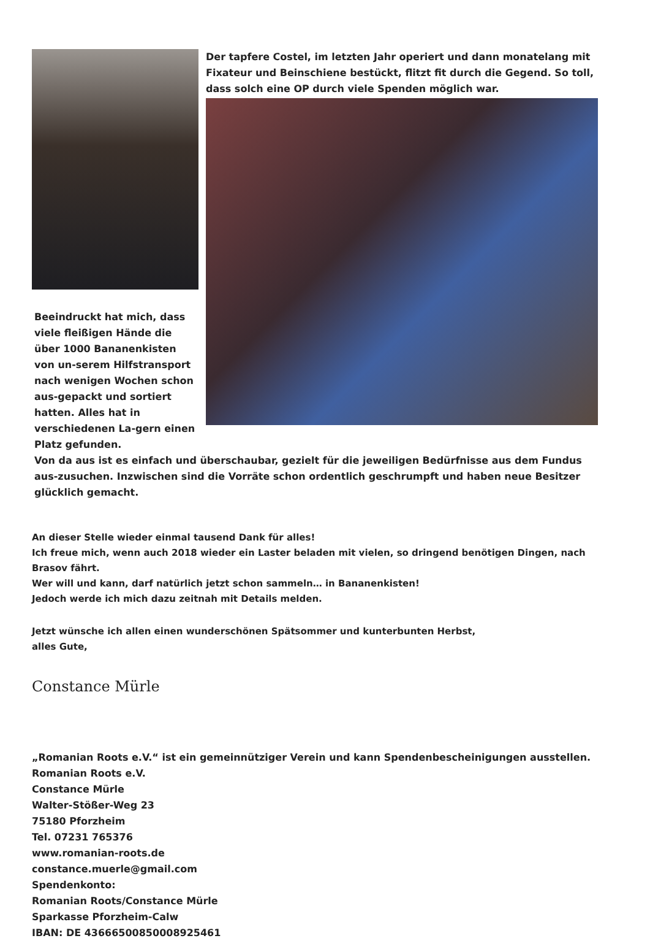Beeindruckt hat mich, dass viele fleißigen Hände die über 1000 Bananenkisten von un-serem Hilfstransport nach wenigen Wochen schon aus-gepackt und sortiert hatten. Alles hat in verschiedenen La-gern einen Platz gefunden.
Der tapfere Costel, im letzten Jahr operiert und dann monatelang mit Fixateur und Beinschiene bestückt, flitzt fit durch die Gegend. So toll, dass solch eine OP durch viele Spenden möglich war.
Von da aus ist es einfach und überschaubar, gezielt für die jeweiligen Bedürfnisse aus dem Fundus aus-zusuchen. Inzwischen sind die Vorräte schon ordentlich geschrumpft und haben neue Besitzer glücklich gemacht.
An dieser Stelle wieder einmal tausend Dank für alles!
Ich freue mich, wenn auch 2018 wieder ein Laster beladen mit vielen, so dringend benötigen Dingen, nach Brasov fährt.
Wer will und kann, darf natürlich jetzt schon sammeln… in Bananenkisten!
Jedoch werde ich mich dazu zeitnah mit Details melden.
Jetzt wünsche ich allen einen wunderschönen Spätsommer und kunterbunten Herbst,
alles Gute,
Constance Mürle
„Romanian Roots e.V.“ ist ein gemeinnütziger Verein und kann Spendenbescheinigungen ausstellen.
Romanian Roots e.V.
Constance Mürle
Walter-Stößer-Weg 23
75180 Pforzheim
Tel. 07231 765376
www.romanian-roots.de
constance.muerle@gmail.com
Spendenkonto:
Romanian Roots/Constance Mürle
Sparkasse Pforzheim-Calw
IBAN: DE 43666500850008925461